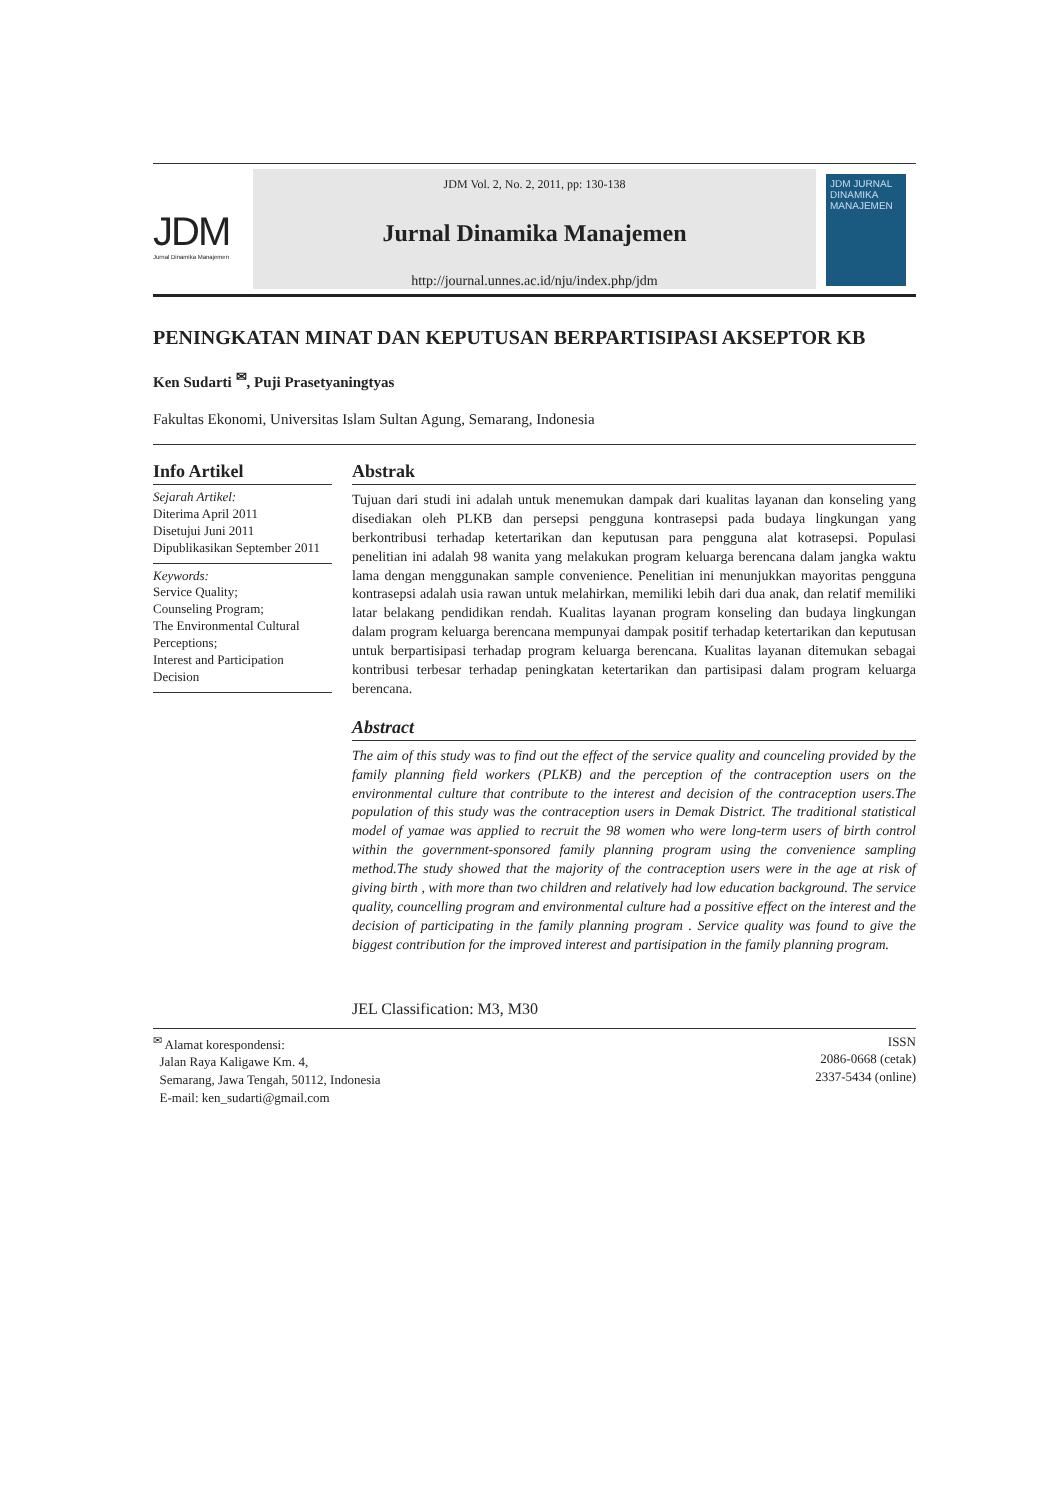JDM
Jurnal Dinamika Manajemen
JDM Vol. 2, No. 2, 2011, pp: 130-138
Jurnal Dinamika Manajemen
http://journal.unnes.ac.id/nju/index.php/jdm
JDM JURNAL DINAMIKA MANAJEMEN
PENINGKATAN MINAT DAN KEPUTUSAN BERPARTISIPASI AKSEPTOR KB
Ken Sudarti <sup>✉</sup>, Puji Prasetyaningtyas
Fakultas Ekonomi, Universitas Islam Sultan Agung, Semarang, Indonesia
Info Artikel
Sejarah Artikel:
Diterima April 2011
Disetujui Juni 2011
Dipublikasikan September 2011
Keywords:
Service Quality;
Counseling Program;
The Environmental Cultural Perceptions;
Interest and Participation Decision
Abstrak
Tujuan dari studi ini adalah untuk menemukan dampak dari kualitas layanan dan konseling yang disediakan oleh PLKB dan persepsi pengguna kontrasepsi pada budaya lingkungan yang berkontribusi terhadap ketertarikan dan keputusan para pengguna alat kotrasepsi. Populasi penelitian ini adalah 98 wanita yang melakukan program keluarga berencana dalam jangka waktu lama dengan menggunakan sample convenience. Penelitian ini menunjukkan mayoritas pengguna kontrasepsi adalah usia rawan untuk melahirkan, memiliki lebih dari dua anak, dan relatif memiliki latar belakang pendidikan rendah. Kualitas layanan program konseling dan budaya lingkungan dalam program keluarga berencana mempunyai dampak positif terhadap ketertarikan dan keputusan untuk berpartisipasi terhadap program keluarga berencana. Kualitas layanan ditemukan sebagai kontribusi terbesar terhadap peningkatan ketertarikan dan partisipasi dalam program keluarga berencana.
Abstract
The aim of this study was to find out the effect of the service quality and counceling provided by the family planning field workers (PLKB) and the perception of the contraception users on the environmental culture that contribute to the interest and decision of the contraception users.The population of this study was the contraception users in Demak District. The traditional statistical model of yamae was applied to recruit the 98 women who were long-term users of birth control within the government-sponsored family planning program using the convenience sampling method.The study showed that the majority of the contraception users were in the age at risk of giving birth , with more than two children and relatively had low education background. The service quality, councelling program and environmental culture had a possitive effect on the interest and the decision of participating in the family planning program . Service quality was found to give the biggest contribution for the improved interest and partisipation in the family planning program.
JEL Classification: M3, M30
<sup>✉</sup> Alamat korespondensi:
Jalan Raya Kaligawe Km. 4,
Semarang, Jawa Tengah, 50112, Indonesia
E-mail: ken_sudarti@gmail.com
ISSN
2086-0668 (cetak)
2337-5434 (online)